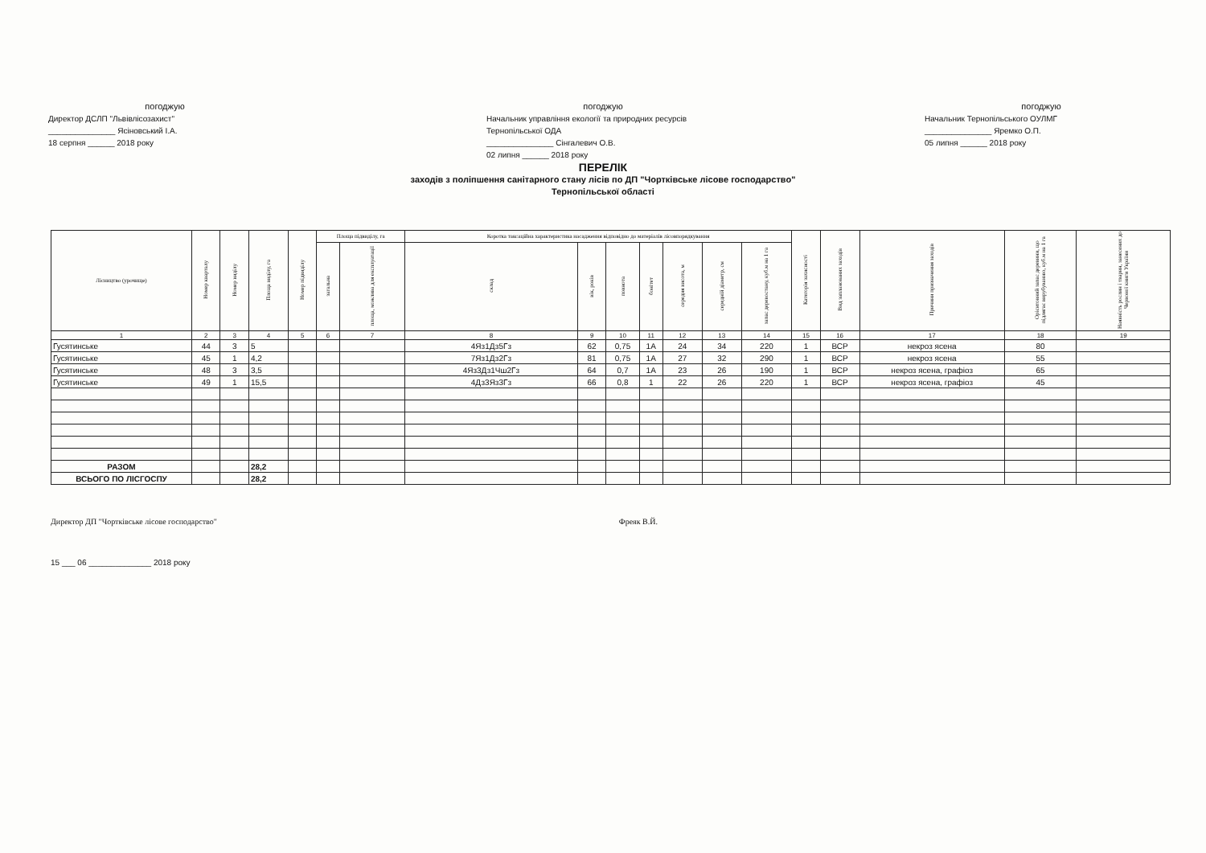погоджую
Директор ДСЛП "Львівлісозахист"
_______________ Ясіновський І.А.
18 серпня ______ 2018 року
погоджую
Начальник управління екології та природних ресурсів
Тернопільської ОДА
_______________ Сінгалевич О.В.
02 липня ______ 2018 року
погоджую
Начальник Тернопільського ОУЛМГ
_______________ Яремко О.П.
05 липня ______ 2018 року
ПЕРЕЛІК
заходів з поліпшення санітарного стану лісів по ДП "Чортківське лісове господарство"
Тернопільської області
| Лісництво (урочище) | Номер кварталу | Номер виділу | Площа виділу, га | Номер підвиділу | Площа підвиділу, га | | Коротка таксаційна характеристика насадження відповідно до матеріалів лісовпорядкування | | | | | | | Категорія захисності | Вид запланованих заходів | Причини призначення заходів | Орієнтовний запас деревини, що підлягає вирубуванню, куб.м на 1 га | Наявність рослин і тварин, занесених до Червоної книги України |
| --- | --- | --- | --- | --- | --- | --- | --- | --- | --- | --- | --- | --- | --- | --- | --- | --- | --- | --- |
| | | | | | загальна | площа, можлива для експлуатації | склад | вік, років | повнота | бонітет | середня висота, м | середній діаметр, см | запас деревостану, куб.м на 1 га | | | | | |
| 1 | 2 | 3 | 4 | 5 | 6 | 7 | 8 | 9 | 10 | 11 | 12 | 13 | 14 | 15 | 16 | 17 | 18 | 19 |
| Гусятинське | 44 | 3 | 5 | | | | 4Яз1Дз5Гз | 62 | 0,75 | 1А | 24 | 34 | 220 | 1 | ВСР | некроз ясена | 80 | |
| Гусятинське | 45 | 1 | 4,2 | | | | 7Яз1Дз2Гз | 81 | 0,75 | 1А | 27 | 32 | 290 | 1 | ВСР | некроз ясена | 55 | |
| Гусятинське | 48 | 3 | 3,5 | | | | 4Яз3Дз1Чш2Гз | 64 | 0,7 | 1А | 23 | 26 | 190 | 1 | ВСР | некроз ясена, графіоз | 65 | |
| Гусятинське | 49 | 1 | 15,5 | | | | 4Дз3Яз3Гз | 66 | 0,8 | 1 | 22 | 26 | 220 | 1 | ВСР | некроз ясена, графіоз | 45 | |
| РАЗОМ | | | 28,2 | | | | | | | | | | | | | | | |
| ВСЬОГО ПО ЛІСГОСПУ | | | 28,2 | | | | | | | | | | | | | | | |
Директор ДП "Чортківське лісове господарство" Фреяк В.Й.
15 ___ 06 ______________ 2018 року